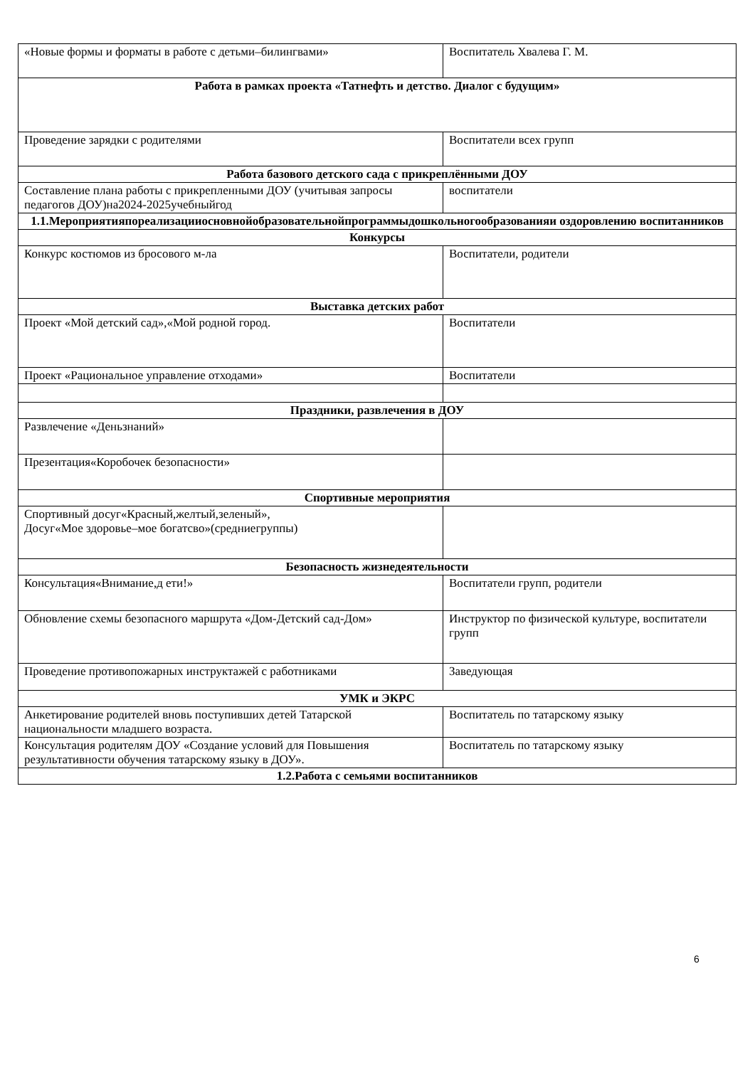| «Новые формы и форматы в работе с детьми–билингвами» | Воспитатель Хвалева Г. М. |
| Работа в рамках проекта «Татнефть и детство. Диалог с будущим» | |
| Проведение зарядки с родителями | Воспитатели всех групп |
| Работа базового детского сада с прикреплёнными ДОУ | |
| Составление плана работы с прикрепленными ДОУ (учитывая запросы педагогов ДОУ)на2024-2025учебныйгод | воспитатели |
| 1.1.Мероприятияпореализацииосновнойобразовательнойпрограммыдошкольногообразованияи оздоровлению воспитанников | |
| Конкурсы | |
| Конкурс костюмов из бросового м-ла | Воспитатели, родители |
| Выставка детских работ | |
| Проект «Мой детский сад»,«Мой родной город. | Воспитатели |
| Проект «Рациональное управление отходами» | Воспитатели |
| Праздники, развлечения в ДОУ | |
| Развлечение «Деньзнаний» | |
| Презентация«Коробочек безопасности» | |
| Спортивные мероприятия | |
| Спортивный досуг«Красный,желтый,зеленый», Досуг«Мое здоровье–мое богатсво»(средниегруппы) | |
| Безопасность жизнедеятельности | |
| Консультация«Внимание,д ети!» | Воспитатели групп, родители |
| Обновление схемы безопасного маршрута «Дом-Детский сад-Дом» | Инструктор по физической культуре, воспитатели групп |
| Проведение противопожарных инструктажей с работниками | Заведующая |
| УМК и ЭКРС | |
| Анкетирование родителей вновь поступивших детей Татарской национальности младшего возраста. | Воспитатель по татарскому языку |
| Консультация родителям ДОУ «Создание условий для Повышения результативности обучения татарскому языку в ДОУ». | Воспитатель по татарскому языку |
| 1.2.Работа с семьями воспитанников | |
6